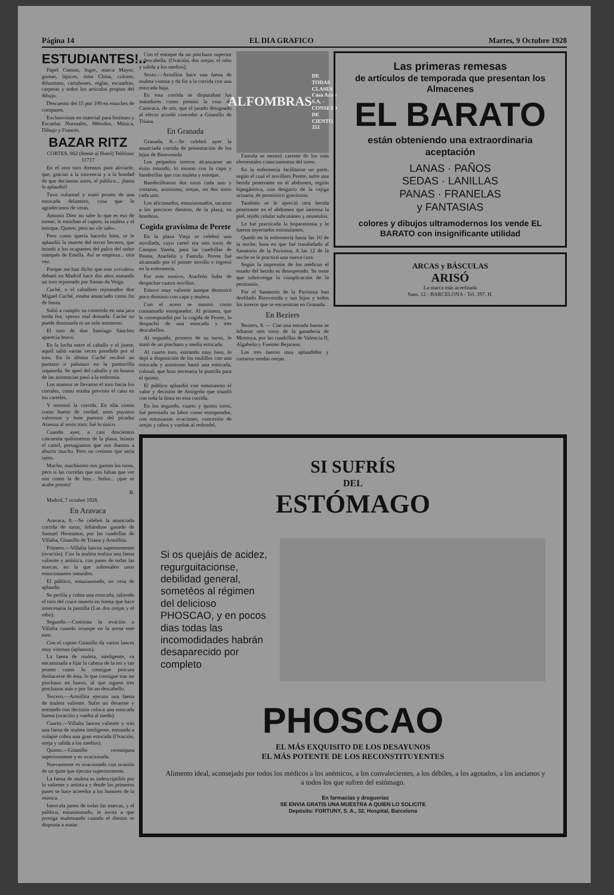Página 14 EL DIA GRAFICO Martes, 9 Octubre 1928
ESTUDIANTES!..
Papel Canson, Ingre, marca Mayor, gomas, lápices, tinta China, colores, difuminos, cartabones, reglas, escuadras, carpetas y todos los artículos propios del dibujo.
Descuento del 15 por 100 en estuches de compases.
Exclusivistas en material para Instituto y Escuelas Normales, Métodos, Música, Dibujo y Francés.
BAZAR RITZ
CORTES, 662 (frente al Hotel) Teléfono 11717
En el otro toro diremos para aliviarle, que, gracias a la inocencia y a la bondad de que decíamos antes, el público... ¡hasta le aplaudió!
Tuvo voluntad y mató pronto de una estocada delantero, cosa que le agradecimos de veras.
Antonio Díez no sabe lo que es eso de torear; le estorban el capote, la muleta y el estoque. Quiere, pero no «le sale».
Pero como quería hacerlo bien, se le aplaudió la muerte del tercer becerro, que brindó a los ocupantes del palco del señor marqués de Estella. Así se empieza... otra vez.
Porque me han dicho que este «vivales» debutó en Madrid hace dos años matando un toro rejoneado por Simao da Veiga.
Cuché, o el caballero rejoneador don Miguel Cuché, estaba anunciado como fin de fiesta.
Salió a cumplir su cometido en una jaca torda fea, «pero» mal domada. Cuché no puede dominarla ni un solo momento.
El toro de don Santiago Sánchez aparecía bravo.
En la lucha entre el caballo y el jinete, aquél salió varias veces prendido por el toro. En la última Cuché recibió un puntazo o palotazo en la pantorrilla izquierda. Se apeó del caballo y en brazos de las asistencias pasó a la enfermía.
Los mansos se llevaron el toro hacia los corrales, como estaba previsto el caso en los carteles.
Y terminó la corrida. En ella vimos como bueno de verdad, unos puyazos valerosos y bien puestos del picador Atienza al sexto toro; fué lo único.
Cuando ayer, a casi doscientos cincuenta quilómetros de la plaza, leímos el cartel, presagiamos que nos íbamos a aburrir mucho. Pero no creímos que sería tanto.
Mucho, muchísimo nos gustan los toros, pero si las corridas que nos faltan que ver son como la de hoy... Señor... ¡que se acabe pronto!
B.
Madrid, 7 octubre 1928.
En Aravaca
Aravaca, 8.—Se celebró la anunciada corrida de toros, lidiándose ganado de Samuel Hermanos, por las cuadrillas de Villalta, Gitanillo de Triana y Armillita.
Primero.—Villalta lancea superiormente (ovación). Con la muleta realiza una faena valiente y artística, con pases de todas las marcas, en la que sobresalen unos emocionantes naturales.
El público, entusiasmado, no cesa de aplaudir.
Se perfila y cobra una estocada, saliendo el toro del cruce muerto en forma que hace innecesaria la puntilla (Las dos orejas y el rabo).
Segundo.—Continúa la ovación a Villalta cuando irrumpe en la arena este toro.
Con el capote Gitanillo da varios lances muy vistosos (aplausos).
La faena de muleta, inteligente, va encaminada a fijar la cabeza de la res y tan pronto como lo consigue procura deshacerse de ésta, lo que consigue tras un pinchazo en hueso, al que siguen tres pinchazos más y por fin un descabello.
Tercero.—Armillita ejecuta una faena de muleta valiente. Sufre un desarme y entrando con decisión coloca una estocada buena (ovación y vuelta al ruedo).
Cuarto.—Villalta lancea valiente y tras una faena de muleta inteligente, entrando a volapié cobra una gran estocada (Ovación, oreja y salida a los medios).
Quinto.—Gitanillo veroniquea superiormente y es ovacionado.
Nuevamente es ovacionado con ocasión de un quite que ejecuta superiormente.
La faena de muleta es indescriptible por lo valiente y artística y desde los primeros pases se hace acreedor a los honores de la música.
Intercala pases de todas las marcas, y el público, entusiasmado, le invita a que prosiga muleteando cuando el diestro se disponía a matar.
Con el estoque da un pinchazo superior y descabella. (Ovación, dos orejas, el rabo y salida a los medios).
Sexto.—Armillita hace una faena de muleta vistosa y da fin a la corrida con una estocada baja.
En esta corrida se disputaban los matadores como premio la cruz de Caravaca, de oro, que el jurado designado al efecto acordó conceder a Gitanillo de Triana.
En Granada
Granada, 8.—Se celebró ayer la anunciada corrida de presentación de los hijos de Bienvenida
Los pequeños toreros alcanzaron un éxito rotundo, lo mismo con la capa y banderillas que con muleta y estoque.
Banderillearon dos toros cada uno y cortaron, asimismo, orejas, en dos toros cada uno.
Los aficionados, entusiasmados, sacaron a los precoces diestros, de la plaza, en hombros.
Cogida gravísima de Perete
En la plaza Vieja se celebró una novillada, cuyo cartel era seis toros de Campos Varela, para las cuadrillas de Perete, Atarfeño y Fantida. Perete fué alcanzado por el primer novillo e ingresó en la enfermería.
Por este motivo, Atarfeño hubo de despachar cuatro novillos.
Estuvo muy valiente aunque demostró poco dominio con capa y muleta.
Con el acero se mostró como consumado estoqueador. Al primero, que le correspondió por la cogida de Perete, lo despachó de una estocada y tres descabellos.
Al segundo, primero de su turno, le mató de un pinchazo y media estocada.
Al cuarto toro, entrando muy bien, lo dejó a disposición de los mulillos con una estocada y asimismo bastó una estocada, colosal, que hizo necesaria la puntilla para el quinto.
El público aplaudió con entusiasmo el valor y decisión de Atorgeño que triunfó con toda la línea en esta corrida.
En los segundo, cuarto y quinto toros, fué premiada su labor como estoqueador, con entusiastas ovaciones, concesión de orejas y rabos y vueltas al redondel.
ALFOMBRAS
DE TODAS CLASES · Casa Arias S.A. · CONSEJO DE CIENTO, 351
Fantida se mostró carente de los más elementales conocimientos del toreo.
En la enfermería facilitaron un parte, según el cual el novillero Perete, sufre una herida penetrante en el abdomen, región hipogástrica, con desgarro de la vejiga urinaria, de pronóstico gravísimo.
También se le apreció otra herida penetrante en el abdomen que interesa la piel, tejido celular subcutáneo y neuseulos.
Le fué practicada la hoparatomia y le fueron inyectados estimulantes.
Quedó en la enfermería hasta las 10 de la noche, hora en que fué trasaladado al Sanatorio de la Purísima. A las 12 de la noche se le practicó una nueva cura.
Según la impresión de los médicos el estado del herido es desesperado. Se teme que sobrevenga la complicación de la peritonitis.
Por el Sanatorio de la Purísima han desfilado Bienvenida y sus hijos y todos los toreros que se encuentran en Granada.
En Beziers
Beziers, 8. — Con una entrada buena se lidiaron seis toros de la ganadería de Montoya, por las cuadrillas de Valencia II, Algabeño y Fuentes Bejarano.
Los tres fueron muy aplaudidos y cortaron sendas orejas.
Las primeras remesas
de artículos de temporada que presentan los Almacenes
EL BARATO
están obteniendo una extraordinaria aceptación
LANAS · PAÑOS
SEDAS · LANILLAS
PANAS · FRANELAS
y FANTASIAS
colores y dibujos ultramodernos los vende EL BARATO con insignificante utilidad
ARCAS y BÁSCULAS
ARISÓ
La marca más acreditada
Sans, 12 - BARCELONA - Tel. 397. H.
SI SUFRÍS
DEL
ESTÓMAGO
Si os quejáis de acidez, regurguitacionse, debilidad general, sometéos al régimen del delicioso PHOSCAO, y en pocos dias todas las incomodidades habrán desaparecido por completo
PHOSCAO
EL MÁS EXQUISITO DE LOS DESAYUNOS
EL MÁS POTENTE DE LOS RECONSTITUYENTES
Alimento ideal, aconsejado por todos los médicos a los anémicos, a los convalecientes, a los débiles, a los agotados, a los ancianos y a todos los que sufren del estómago.
En farmacias y droguerías
SE ENVIA GRATIS UNA MUESTRA A QUIEN LO SOLICITE
Depósito: FORTUNY, S. A., 32, Hospital, Barcelona